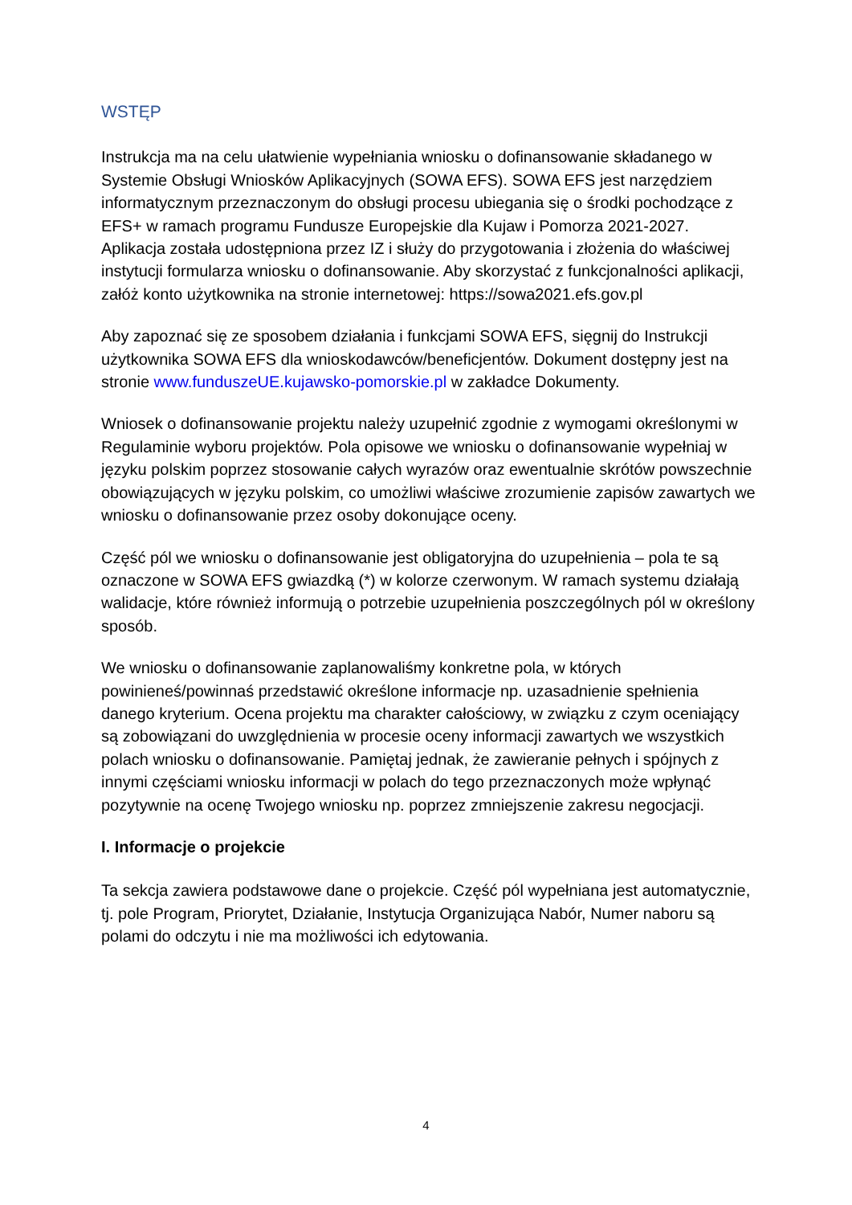WSTĘP
Instrukcja ma na celu ułatwienie wypełniania wniosku o dofinansowanie składanego w Systemie Obsługi Wniosków Aplikacyjnych (SOWA EFS). SOWA EFS jest narzędziem informatycznym przeznaczonym do obsługi procesu ubiegania się o środki pochodzące z EFS+ w ramach programu Fundusze Europejskie dla Kujaw i Pomorza 2021-2027. Aplikacja została udostępniona przez IZ i służy do przygotowania i złożenia do właściwej instytucji formularza wniosku o dofinansowanie. Aby skorzystać z funkcjonalności aplikacji, załóż konto użytkownika na stronie internetowej: https://sowa2021.efs.gov.pl
Aby zapoznać się ze sposobem działania i funkcjami SOWA EFS, sięgnij do Instrukcji użytkownika SOWA EFS dla wnioskodawców/beneficjentów. Dokument dostępny jest na stronie www.funduszeUE.kujawsko-pomorskie.pl w zakładce Dokumenty.
Wniosek o dofinansowanie projektu należy uzupełnić zgodnie z wymogami określonymi w Regulaminie wyboru projektów. Pola opisowe we wniosku o dofinansowanie wypełniaj w języku polskim poprzez stosowanie całych wyrazów oraz ewentualnie skrótów powszechnie obowiązujących w języku polskim, co umożliwi właściwe zrozumienie zapisów zawartych we wniosku o dofinansowanie przez osoby dokonujące oceny.
Część pól we wniosku o dofinansowanie jest obligatoryjna do uzupełnienia – pola te są oznaczone w SOWA EFS gwiazdką (*) w kolorze czerwonym. W ramach systemu działają walidacje, które również informują o potrzebie uzupełnienia poszczególnych pól w określony sposób.
We wniosku o dofinansowanie zaplanowaliśmy konkretne pola, w których powinieneś/powinnaś przedstawić określone informacje np. uzasadnienie spełnienia danego kryterium. Ocena projektu ma charakter całościowy, w związku z czym oceniający są zobowiązani do uwzględnienia w procesie oceny informacji zawartych we wszystkich polach wniosku o dofinansowanie. Pamiętaj jednak, że zawieranie pełnych i spójnych z innymi częściami wniosku informacji w polach do tego przeznaczonych może wpłynąć pozytywnie na ocenę Twojego wniosku np. poprzez zmniejszenie zakresu negocjacji.
I. Informacje o projekcie
Ta sekcja zawiera podstawowe dane o projekcie. Część pól wypełniana jest automatycznie, tj. pole Program, Priorytet, Działanie, Instytucja Organizująca Nabór, Numer naboru są polami do odczytu i nie ma możliwości ich edytowania.
4